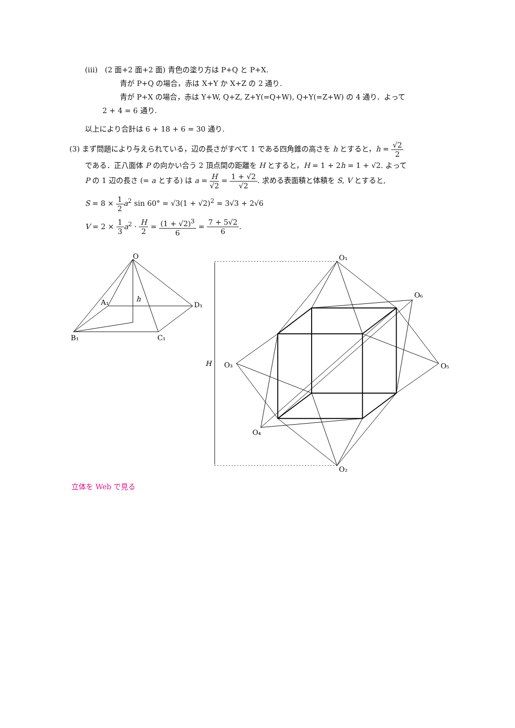(iii)　(2 面+2 面+2 面) 青色の塗り方は P+Q と P+X.
青が P+Q の場合，赤は X+Y か X+Z の 2 通り.
青が P+X の場合，赤は Y+W, Q+Z, Z+Y(=Q+W), Q+Y(=Z+W) の 4 通り．よって
2 + 4 = 6 通り.
以上により合計は 6 + 18 + 6 = 30 通り.
(3) まず問題により与えられている，辺の長さがすべて 1 である四角錐の高さを h とすると，h = √2 2
である．正八面体 P の向かい合う 2 頂点間の距離を H とすると，H = 1 + 2h = 1 + √2. よって
P の 1 辺の長さ (= a とする) は a = H √2 = 1 + √2 √2. 求める表面積と体積を S, V とすると,
S = 8 × 1 2 a<sup>2</sup> sin 60° = √3(1 + √2)<sup>2</sup> = 3√3 + 2√6
V = 2 × 1 3 a<sup>2</sup> · H 2 = (1 + √2)<sup>3</sup> 6 = 7 + 5√2 6.
O
A₁
D₁
B₁
C₁
h
O₁
O₂
O₃
O₄
O₅
O₆
H
立体を Web で見る